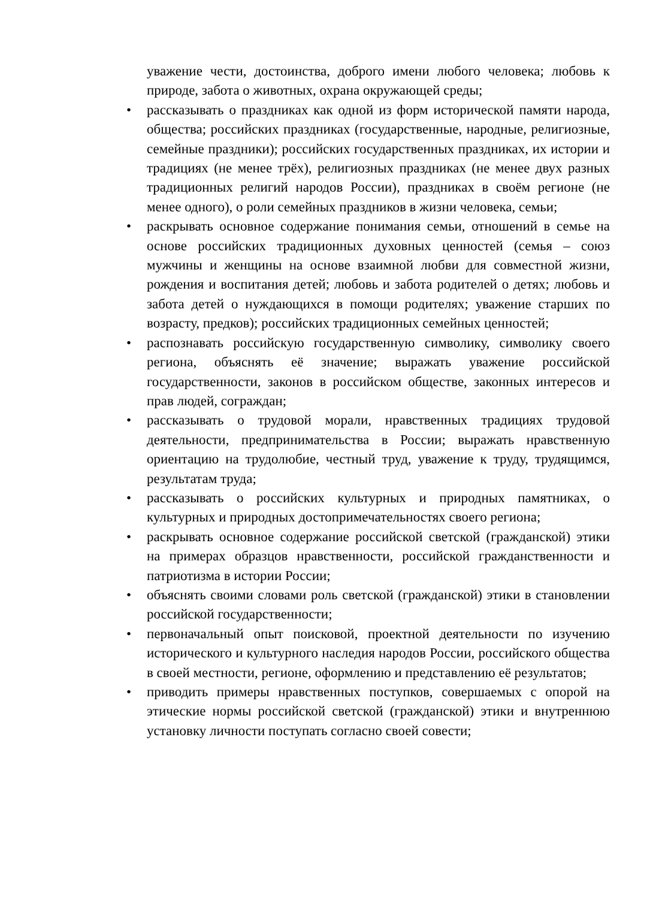уважение чести, достоинства, доброго имени любого человека; любовь к природе, забота о животных, охрана окружающей среды;
• рассказывать о праздниках как одной из форм исторической памяти народа, общества; российских праздниках (государственные, народные, религиозные, семейные праздники); российских государственных праздниках, их истории и традициях (не менее трёх), религиозных праздниках (не менее двух разных традиционных религий народов России), праздниках в своём регионе (не менее одного), о роли семейных праздников в жизни человека, семьи;
• раскрывать основное содержание понимания семьи, отношений в семье на основе российских традиционных духовных ценностей (семья – союз мужчины и женщины на основе взаимной любви для совместной жизни, рождения и воспитания детей; любовь и забота родителей о детях; любовь и забота детей о нуждающихся в помощи родителях; уважение старших по возрасту, предков); российских традиционных семейных ценностей;
• распознавать российскую государственную символику, символику своего региона, объяснять её значение; выражать уважение российской государственности, законов в российском обществе, законных интересов и прав людей, сограждан;
• рассказывать о трудовой морали, нравственных традициях трудовой деятельности, предпринимательства в России; выражать нравственную ориентацию на трудолюбие, честный труд, уважение к труду, трудящимся, результатам труда;
• рассказывать о российских культурных и природных памятниках, о культурных и природных достопримечательностях своего региона;
• раскрывать основное содержание российской светской (гражданской) этики на примерах образцов нравственности, российской гражданственности и патриотизма в истории России;
• объяснять своими словами роль светской (гражданской) этики в становлении российской государственности;
• первоначальный опыт поисковой, проектной деятельности по изучению исторического и культурного наследия народов России, российского общества в своей местности, регионе, оформлению и представлению её результатов;
• приводить примеры нравственных поступков, совершаемых с опорой на этические нормы российской светской (гражданской) этики и внутреннюю установку личности поступать согласно своей совести;